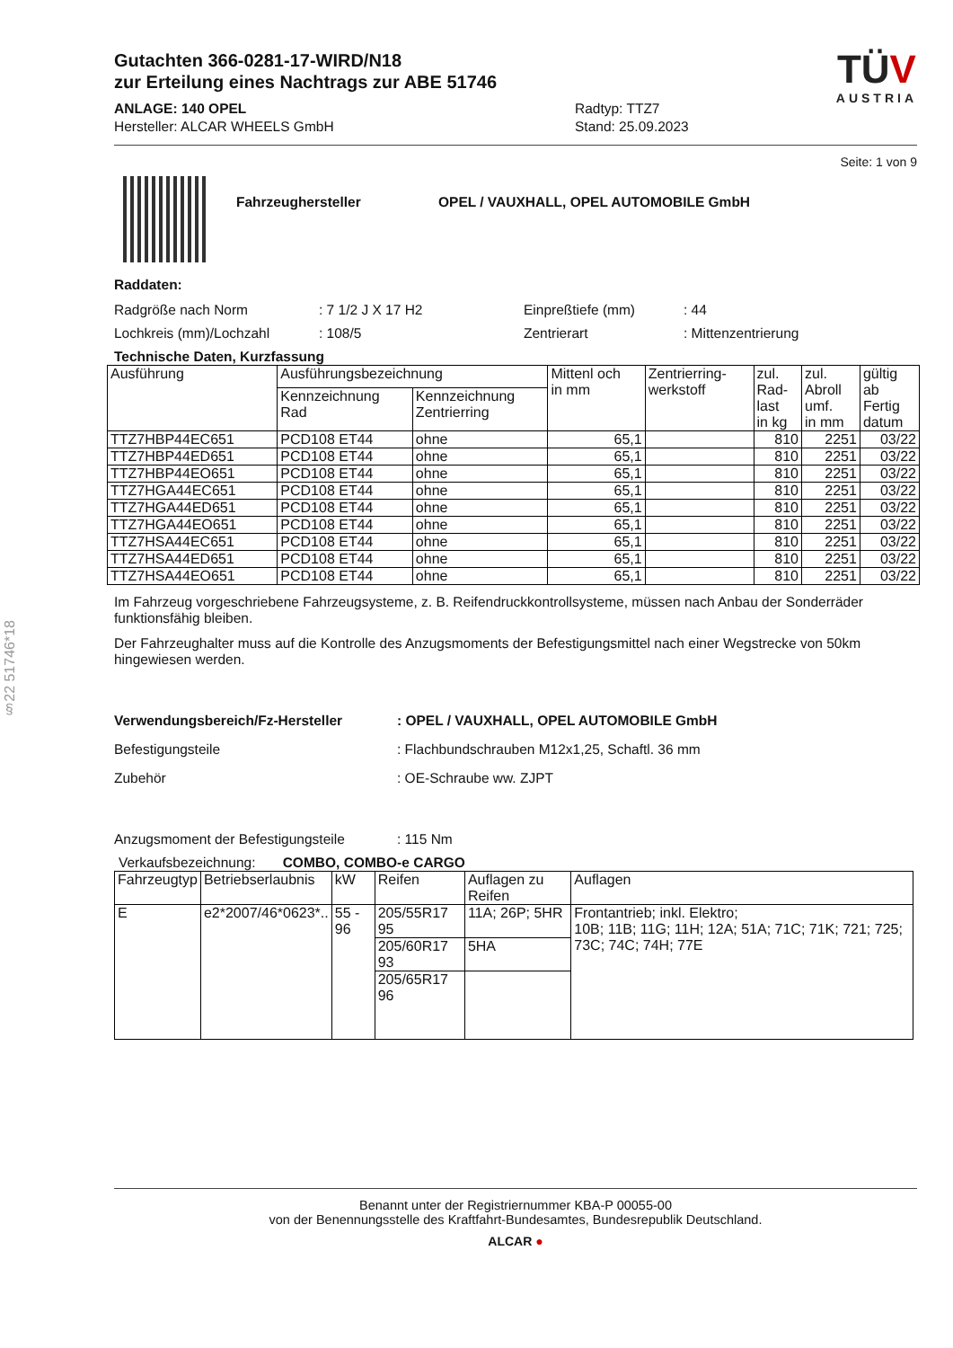§22 51746*18
Gutachten 366-0281-17-WIRD/N18
zur Erteilung eines Nachtrags zur ABE 51746
ANLAGE: 140 OPEL
Hersteller: ALCAR WHEELS GmbH
Radtyp: TTZ7
Stand: 25.09.2023
TÜV
AUSTRIA
Seite: 1 von 9
Fahrzeughersteller OPEL / VAUXHALL, OPEL AUTOMOBILE GmbH
Raddaten:
Radgröße nach Norm: 7 1/2 J X 17 H2 Einpreßtiefe (mm): 44
Lochkreis (mm)/Lochzahl: 108/5 Zentrierart: Mittenzentrierung
Technische Daten, Kurzfassung
| Ausführung | Ausführungsbezeichnung | | Mittenl och in mm | Zentrierring- werkstoff | zul. Rad- last in kg | zul. Abroll umf. in mm | gültig ab Fertig datum |
| --- | --- | --- | --- | --- | --- | --- | --- |
| | Kennzeichnung Rad | Kennzeichnung Zentrierring | | | | | |
| TTZ7HBP44EC651 | PCD108 ET44 | ohne | 65,1 | | 810 | 2251 | 03/22 |
| TTZ7HBP44ED651 | PCD108 ET44 | ohne | 65,1 | | 810 | 2251 | 03/22 |
| TTZ7HBP44EO651 | PCD108 ET44 | ohne | 65,1 | | 810 | 2251 | 03/22 |
| TTZ7HGA44EC651 | PCD108 ET44 | ohne | 65,1 | | 810 | 2251 | 03/22 |
| TTZ7HGA44ED651 | PCD108 ET44 | ohne | 65,1 | | 810 | 2251 | 03/22 |
| TTZ7HGA44EO651 | PCD108 ET44 | ohne | 65,1 | | 810 | 2251 | 03/22 |
| TTZ7HSA44EC651 | PCD108 ET44 | ohne | 65,1 | | 810 | 2251 | 03/22 |
| TTZ7HSA44ED651 | PCD108 ET44 | ohne | 65,1 | | 810 | 2251 | 03/22 |
| TTZ7HSA44EO651 | PCD108 ET44 | ohne | 65,1 | | 810 | 2251 | 03/22 |
Im Fahrzeug vorgeschriebene Fahrzeugsysteme, z. B. Reifendruckkontrollsysteme, müssen nach Anbau der Sonderräder funktionsfähig bleiben.
Der Fahrzeughalter muss auf die Kontrolle des Anzugsmoments der Befestigungsmittel nach einer Wegstrecke von 50km hingewiesen werden.
Verwendungsbereich/Fz-Hersteller: OPEL / VAUXHALL, OPEL AUTOMOBILE GmbH
Befestigungsteile: Flachbundschrauben M12x1,25, Schaftl. 36 mm
Zubehör: OE-Schraube ww. ZJPT
Anzugsmoment der Befestigungsteile: 115 Nm
Verkaufsbezeichnung: COMBO, COMBO-e CARGO
| Fahrzeugtyp | Betriebserlaubnis | kW | Reifen | Auflagen zu Reifen | Auflagen |
| --- | --- | --- | --- | --- | --- |
| E | e2*2007/46*0623*.. | 55 - 96 | 205/55R17 95 | 11A; 26P; 5HR | Frontantrieb; inkl. Elektro; 10B; 11B; 11G; 11H; 12A; 51A; 71C; 71K; 721; 725; 73C; 74C; 74H; 77E |
| | | | 205/60R17 93 | 5HA | |
| | | | 205/65R17 96 | | |
Benannt unter der Registriernummer KBA-P 00055-00
von der Benennungsstelle des Kraftfahrt-Bundesamtes, Bundesrepublik Deutschland.
ALCAR ●